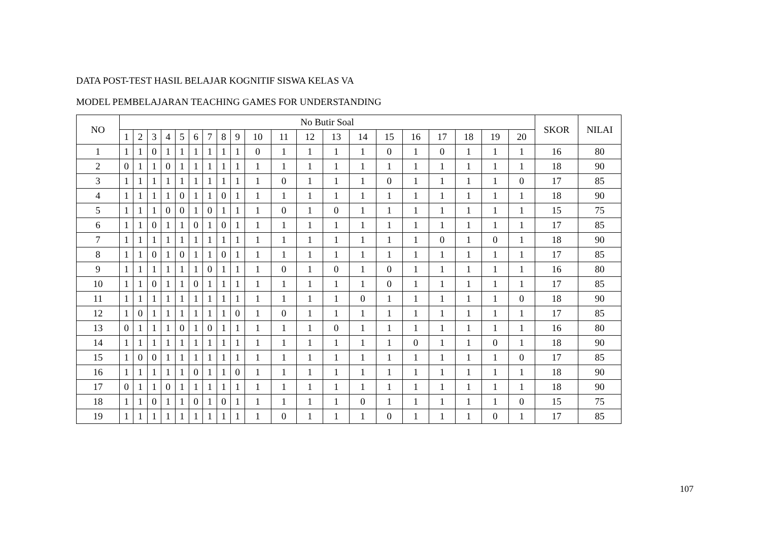DATA POST-TEST HASIL BELAJAR KOGNITIF SISWA KELAS VA
MODEL PEMBELAJARAN TEACHING GAMES FOR UNDERSTANDING
| NO | No Butir Soal | | | | | | | | | | | | | | | | | | | | SKOR | NILAI |
| --- | --- | --- | --- | --- | --- | --- | --- | --- | --- | --- | --- | --- | --- | --- | --- | --- | --- | --- | --- | --- | --- | --- |
| | 1 | 2 | 3 | 4 | 5 | 6 | 7 | 8 | 9 | 10 | 11 | 12 | 13 | 14 | 15 | 16 | 17 | 18 | 19 | 20 | | |
| 1 | 1 | 1 | 0 | 1 | 1 | 1 | 1 | 1 | 1 | 0 | 1 | 1 | 1 | 1 | 0 | 1 | 0 | 1 | 1 | 1 | 16 | 80 |
| 2 | 0 | 1 | 1 | 0 | 1 | 1 | 1 | 1 | 1 | 1 | 1 | 1 | 1 | 1 | 1 | 1 | 1 | 1 | 1 | 1 | 18 | 90 |
| 3 | 1 | 1 | 1 | 1 | 1 | 1 | 1 | 1 | 1 | 1 | 0 | 1 | 1 | 1 | 0 | 1 | 1 | 1 | 1 | 0 | 17 | 85 |
| 4 | 1 | 1 | 1 | 1 | 0 | 1 | 1 | 0 | 1 | 1 | 1 | 1 | 1 | 1 | 1 | 1 | 1 | 1 | 1 | 1 | 18 | 90 |
| 5 | 1 | 1 | 1 | 0 | 0 | 1 | 0 | 1 | 1 | 1 | 0 | 1 | 0 | 1 | 1 | 1 | 1 | 1 | 1 | 1 | 15 | 75 |
| 6 | 1 | 1 | 0 | 1 | 1 | 0 | 1 | 0 | 1 | 1 | 1 | 1 | 1 | 1 | 1 | 1 | 1 | 1 | 1 | 1 | 17 | 85 |
| 7 | 1 | 1 | 1 | 1 | 1 | 1 | 1 | 1 | 1 | 1 | 1 | 1 | 1 | 1 | 1 | 1 | 0 | 1 | 0 | 1 | 18 | 90 |
| 8 | 1 | 1 | 0 | 1 | 0 | 1 | 1 | 0 | 1 | 1 | 1 | 1 | 1 | 1 | 1 | 1 | 1 | 1 | 1 | 1 | 17 | 85 |
| 9 | 1 | 1 | 1 | 1 | 1 | 1 | 0 | 1 | 1 | 1 | 0 | 1 | 0 | 1 | 0 | 1 | 1 | 1 | 1 | 1 | 16 | 80 |
| 10 | 1 | 1 | 0 | 1 | 1 | 0 | 1 | 1 | 1 | 1 | 1 | 1 | 1 | 1 | 0 | 1 | 1 | 1 | 1 | 1 | 17 | 85 |
| 11 | 1 | 1 | 1 | 1 | 1 | 1 | 1 | 1 | 1 | 1 | 1 | 1 | 1 | 0 | 1 | 1 | 1 | 1 | 1 | 0 | 18 | 90 |
| 12 | 1 | 0 | 1 | 1 | 1 | 1 | 1 | 1 | 0 | 1 | 0 | 1 | 1 | 1 | 1 | 1 | 1 | 1 | 1 | 1 | 17 | 85 |
| 13 | 0 | 1 | 1 | 1 | 0 | 1 | 0 | 1 | 1 | 1 | 1 | 1 | 0 | 1 | 1 | 1 | 1 | 1 | 1 | 1 | 16 | 80 |
| 14 | 1 | 1 | 1 | 1 | 1 | 1 | 1 | 1 | 1 | 1 | 1 | 1 | 1 | 1 | 1 | 0 | 1 | 1 | 0 | 1 | 18 | 90 |
| 15 | 1 | 0 | 0 | 1 | 1 | 1 | 1 | 1 | 1 | 1 | 1 | 1 | 1 | 1 | 1 | 1 | 1 | 1 | 1 | 0 | 17 | 85 |
| 16 | 1 | 1 | 1 | 1 | 1 | 0 | 1 | 1 | 0 | 1 | 1 | 1 | 1 | 1 | 1 | 1 | 1 | 1 | 1 | 1 | 18 | 90 |
| 17 | 0 | 1 | 1 | 0 | 1 | 1 | 1 | 1 | 1 | 1 | 1 | 1 | 1 | 1 | 1 | 1 | 1 | 1 | 1 | 1 | 18 | 90 |
| 18 | 1 | 1 | 0 | 1 | 1 | 0 | 1 | 0 | 1 | 1 | 1 | 1 | 1 | 0 | 1 | 1 | 1 | 1 | 1 | 0 | 15 | 75 |
| 19 | 1 | 1 | 1 | 1 | 1 | 1 | 1 | 1 | 1 | 1 | 0 | 1 | 1 | 1 | 0 | 1 | 1 | 1 | 0 | 1 | 17 | 85 |
107